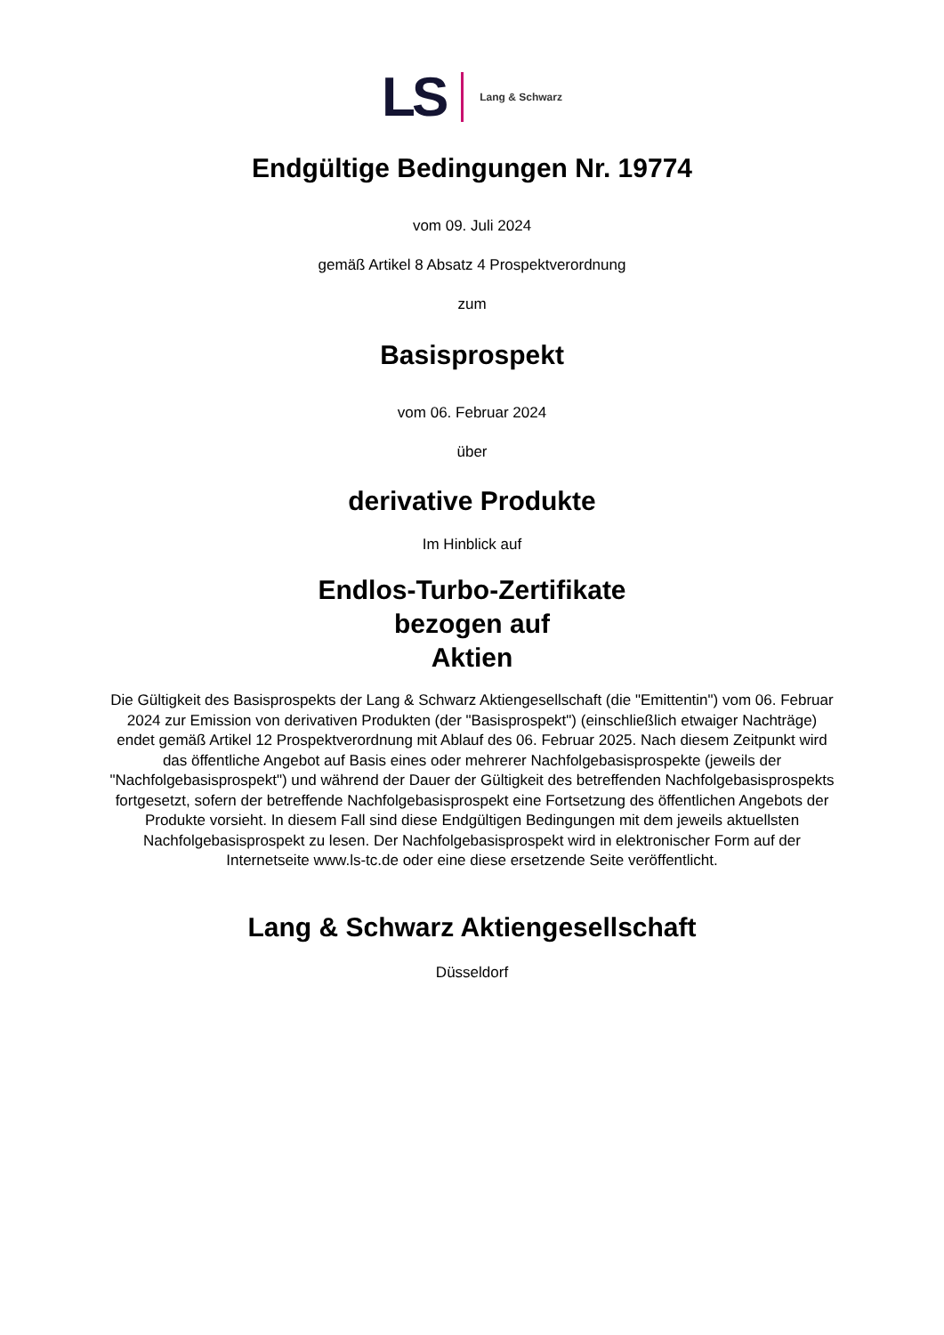LS Lang & Schwarz
Endgültige Bedingungen Nr. 19774
vom 09. Juli 2024
gemäß Artikel 8 Absatz 4 Prospektverordnung
zum
Basisprospekt
vom 06. Februar 2024
über
derivative Produkte
Im Hinblick auf
Endlos-Turbo-Zertifikate
bezogen auf
Aktien
Die Gültigkeit des Basisprospekts der Lang & Schwarz Aktiengesellschaft (die "Emittentin") vom 06. Februar 2024 zur Emission von derivativen Produkten (der "Basisprospekt") (einschließlich etwaiger Nachträge) endet gemäß Artikel 12 Prospektverordnung mit Ablauf des 06. Februar 2025. Nach diesem Zeitpunkt wird das öffentliche Angebot auf Basis eines oder mehrerer Nachfolgebasisprospekte (jeweils der "Nachfolgebasisprospekt") und während der Dauer der Gültigkeit des betreffenden Nachfolgebasisprospekts fortgesetzt, sofern der betreffende Nachfolgebasisprospekt eine Fortsetzung des öffentlichen Angebots der Produkte vorsieht. In diesem Fall sind diese Endgültigen Bedingungen mit dem jeweils aktuellsten Nachfolgebasisprospekt zu lesen. Der Nachfolgebasisprospekt wird in elektronischer Form auf der Internetseite www.ls-tc.de oder eine diese ersetzende Seite veröffentlicht.
Lang & Schwarz Aktiengesellschaft
Düsseldorf